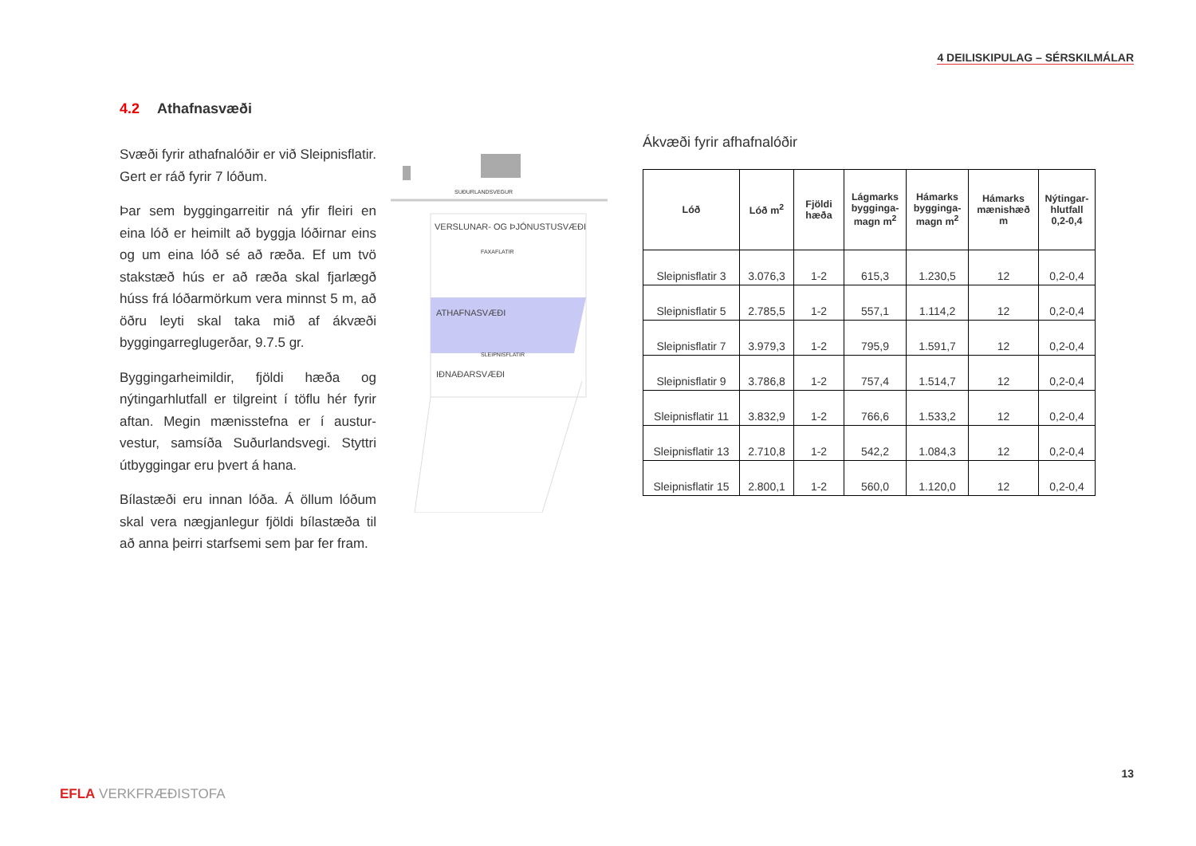4 DEILISKIPULAG – SÉRSKILMÁLAR
4.2 Athafnasvæði
Svæði fyrir athafnalóðir er við Sleipnisflatir. Gert er ráð fyrir 7 lóðum.
Þar sem byggingarreitir ná yfir fleiri en eina lóð er heimilt að byggja lóðirnar eins og um eina lóð sé að ræða. Ef um tvö stakstæð hús er að ræða skal fjarlægð húss frá lóðarmörkum vera minnst 5 m, að öðru leyti skal taka mið af ákvæði byggingarreglugerðar, 9.7.5 gr.
Byggingarheimildir, fjöldi hæða og nýtingarhlutfall er tilgreint í töflu hér fyrir aftan. Megin mænisstefna er í austur-vestur, samsíða Suðurlandsvegi. Styttri útbyggingar eru þvert á hana.
Bílastæði eru innan lóða. Á öllum lóðum skal vera nægjanlegur fjöldi bílastæða til að anna þeirri starfsemi sem þar fer fram.
SUÐURLANDSVEGUR
VERSLUNAR- OG ÞJÓNUSTUSVÆÐI
FAXAFLATIR
ATHAFNASVÆÐI
SLEIPNISFLATIR
IÐNAÐARSVÆÐI
Ákvæði fyrir afhafnalóðir
| Lóð | Lóð m<sup>2</sup> | Fjöldi hæða | Lágmarks bygginga-magn m<sup>2</sup> | Hámarks bygginga-magn m<sup>2</sup> | Hámarks mænishæð m | Nýtingar-hlutfall 0,2-0,4 |
| --- | --- | --- | --- | --- | --- | --- |
| Sleipnisflatir 3 | 3.076,3 | 1-2 | 615,3 | 1.230,5 | 12 | 0,2-0,4 |
| Sleipnisflatir 5 | 2.785,5 | 1-2 | 557,1 | 1.114,2 | 12 | 0,2-0,4 |
| Sleipnisflatir 7 | 3.979,3 | 1-2 | 795,9 | 1.591,7 | 12 | 0,2-0,4 |
| Sleipnisflatir 9 | 3.786,8 | 1-2 | 757,4 | 1.514,7 | 12 | 0,2-0,4 |
| Sleipnisflatir 11 | 3.832,9 | 1-2 | 766,6 | 1.533,2 | 12 | 0,2-0,4 |
| Sleipnisflatir 13 | 2.710,8 | 1-2 | 542,2 | 1.084,3 | 12 | 0,2-0,4 |
| Sleipnisflatir 15 | 2.800,1 | 1-2 | 560,0 | 1.120,0 | 12 | 0,2-0,4 |
13
EFLA VERKFRÆÐISTOFA